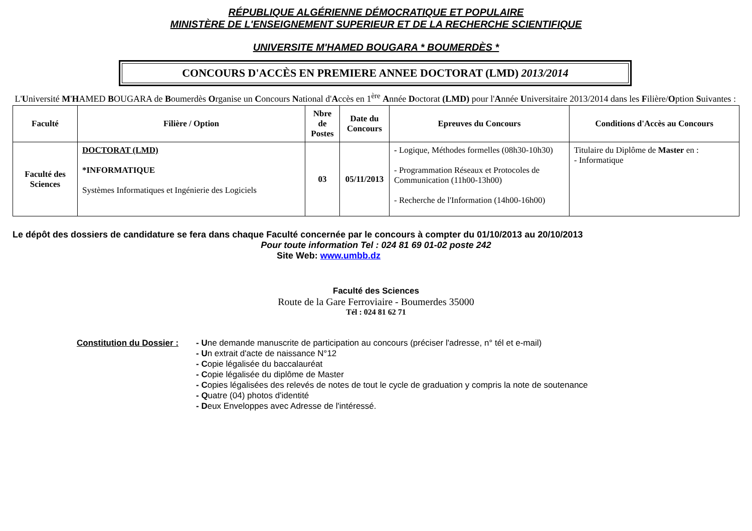RÉPUBLIQUE ALGÉRIENNE DÉMOCRATIQUE ET POPULAIRE
MINISTÈRE DE L'ENSEIGNEMENT SUPERIEUR ET DE LA RECHERCHE SCIENTIFIQUE
UNIVERSITE M'HAMED BOUGARA * BOUMERDÈS *
CONCOURS D'ACCÈS EN PREMIERE ANNEE DOCTORAT (LMD) 2013/2014
L'Université M'HAMED BOUGARA de Boumerdès Organise un Concours National d'Accès en 1<sup>ère</sup> Année Doctorat (LMD) pour l'Année Universitaire 2013/2014 dans les Filière/Option Suivantes :
| Faculté | Filière / Option | Nbre de Postes | Date du Concours | Epreuves du Concours | Conditions d'Accès au Concours |
| --- | --- | --- | --- | --- | --- |
| Faculté des Sciences | DOCTORAT (LMD) *INFORMATIQUE Systèmes Informatiques et Ingénierie des Logiciels | 03 | 05/11/2013 | - Logique, Méthodes formelles (08h30-10h30) - Programmation Réseaux et Protocoles de Communication (11h00-13h00) - Recherche de l'Information (14h00-16h00) | Titulaire du Diplôme de Master en : - Informatique |
Le dépôt des dossiers de candidature se fera dans chaque Faculté concernée par le concours à compter du 01/10/2013 au 20/10/2013
Pour toute information Tel : 024 81 69 01-02 poste 242
Site Web: www.umbb.dz
Faculté des Sciences
Route de la Gare Ferroviaire - Boumerdes 35000
Tél : 024 81 62 71
Constitution du Dossier :
- Une demande manuscrite de participation au concours (préciser l'adresse, n° tél et e-mail)
- Un extrait d'acte de naissance N°12
- Copie légalisée du baccalauréat
- Copie légalisée du diplôme de Master
- Copies légalisées des relevés de notes de tout le cycle de graduation y compris la note de soutenance
- Quatre (04) photos d'identité
- Deux Enveloppes avec Adresse de l'intéressé.